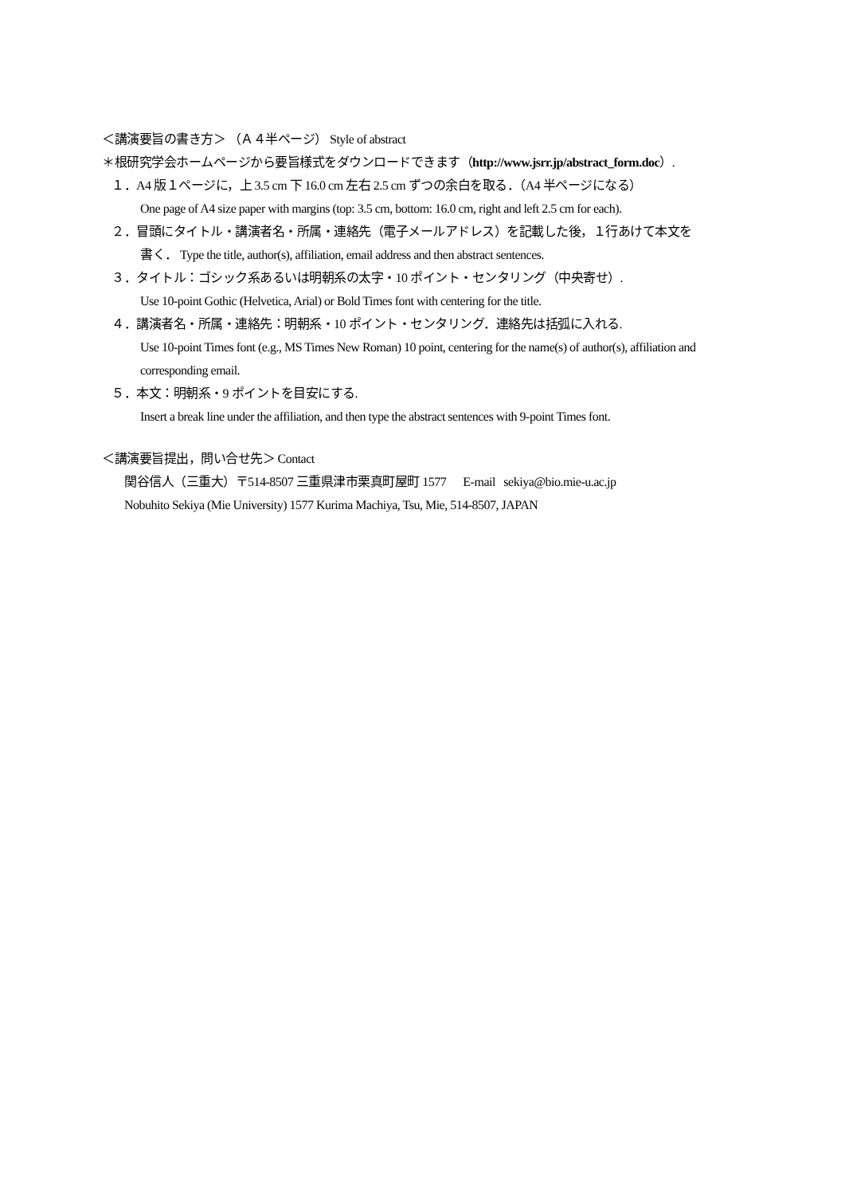＜講演要旨の書き方＞ （Ａ４半ページ） Style of abstract
＊根研究学会ホームページから要旨様式をダウンロードできます（http://www.jsrr.jp/abstract_form.doc）.
１．A4 版１ページに，上 3.5 cm 下 16.0 cm 左右 2.5 cm ずつの余白を取る．（A4 半ページになる）
One page of A4 size paper with margins (top: 3.5 cm, bottom: 16.0 cm, right and left 2.5 cm for each).
２．冒頭にタイトル・講演者名・所属・連絡先（電子メールアドレス）を記載した後，１行あけて本文を
書く． Type the title, author(s), affiliation, email address and then abstract sentences.
３．タイトル：ゴシック系あるいは明朝系の太字・10 ポイント・センタリング（中央寄せ）.
Use 10-point Gothic (Helvetica, Arial) or Bold Times font with centering for the title.
４．講演者名・所属・連絡先：明朝系・10 ポイント・センタリング．連絡先は括弧に入れる.
Use 10-point Times font (e.g., MS Times New Roman) 10 point, centering for the name(s) of author(s), affiliation and corresponding email.
５．本文：明朝系・9 ポイントを目安にする.
Insert a break line under the affiliation, and then type the abstract sentences with 9-point Times font.
＜講演要旨提出，問い合せ先＞ Contact
関谷信人（三重大）〒514-8507 三重県津市栗真町屋町 1577 E-mail sekiya@bio.mie-u.ac.jp
Nobuhito Sekiya (Mie University) 1577 Kurima Machiya, Tsu, Mie, 514-8507, JAPAN